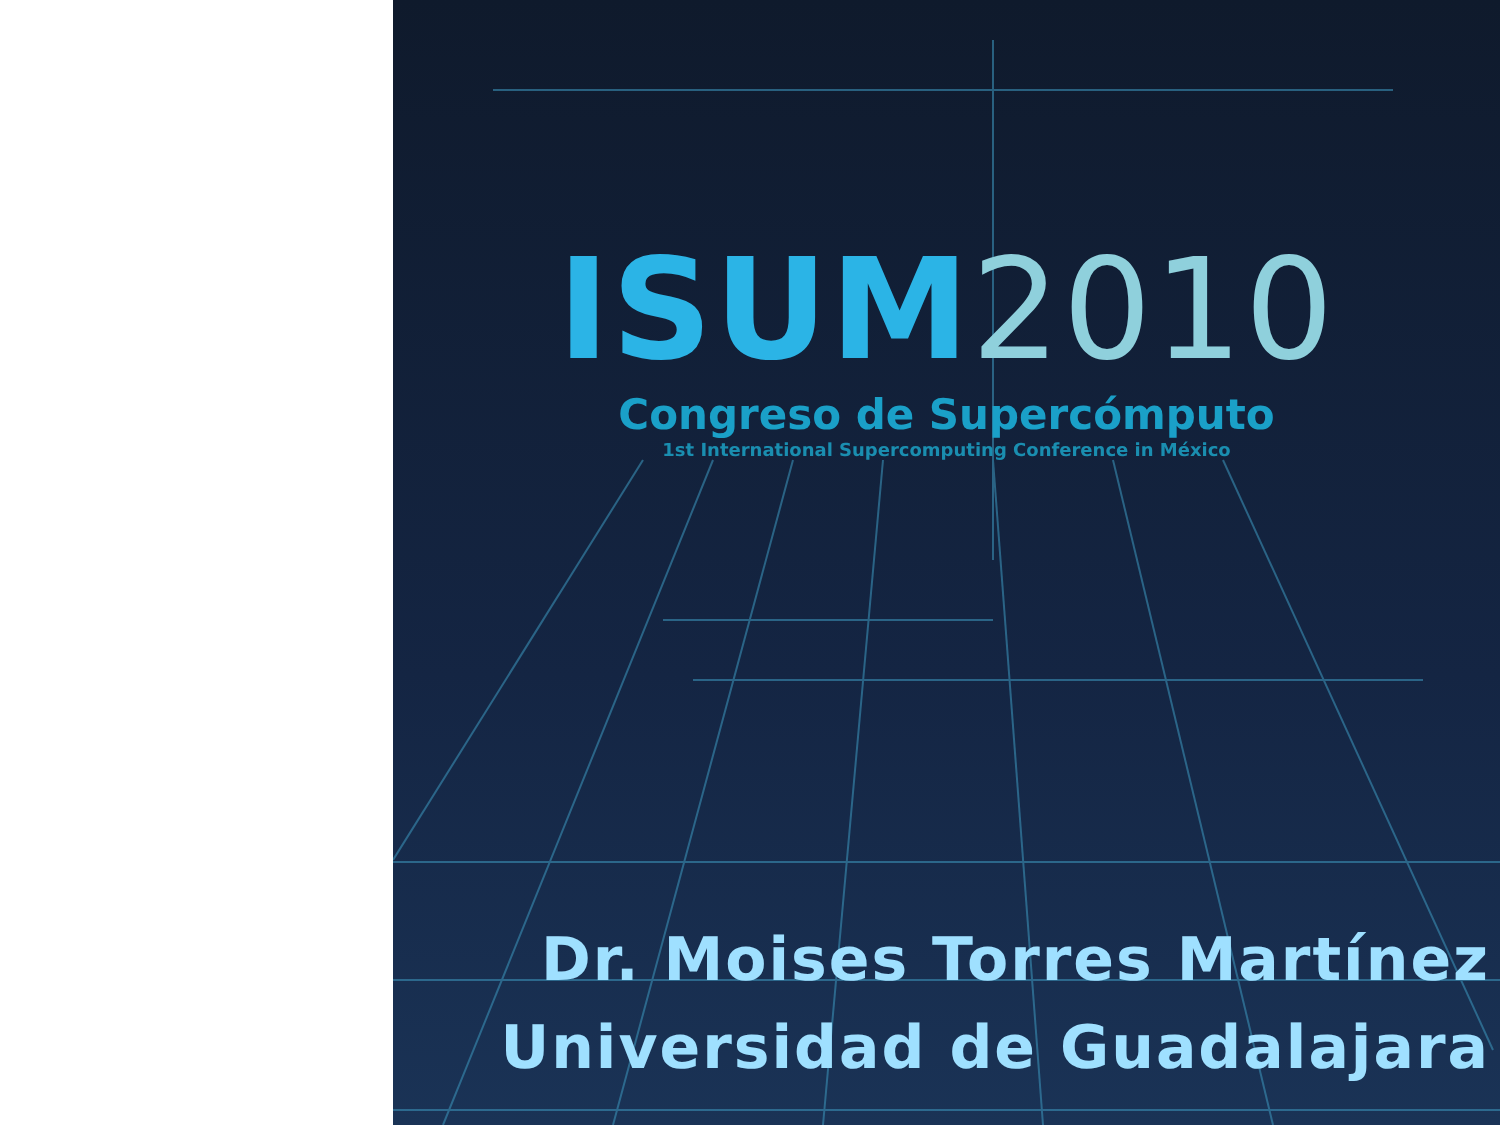ISUM2010
Congreso de Supercómputo
1st International Supercomputing Conference in México
Dr. Moises Torres Martínez
Universidad de Guadalajara